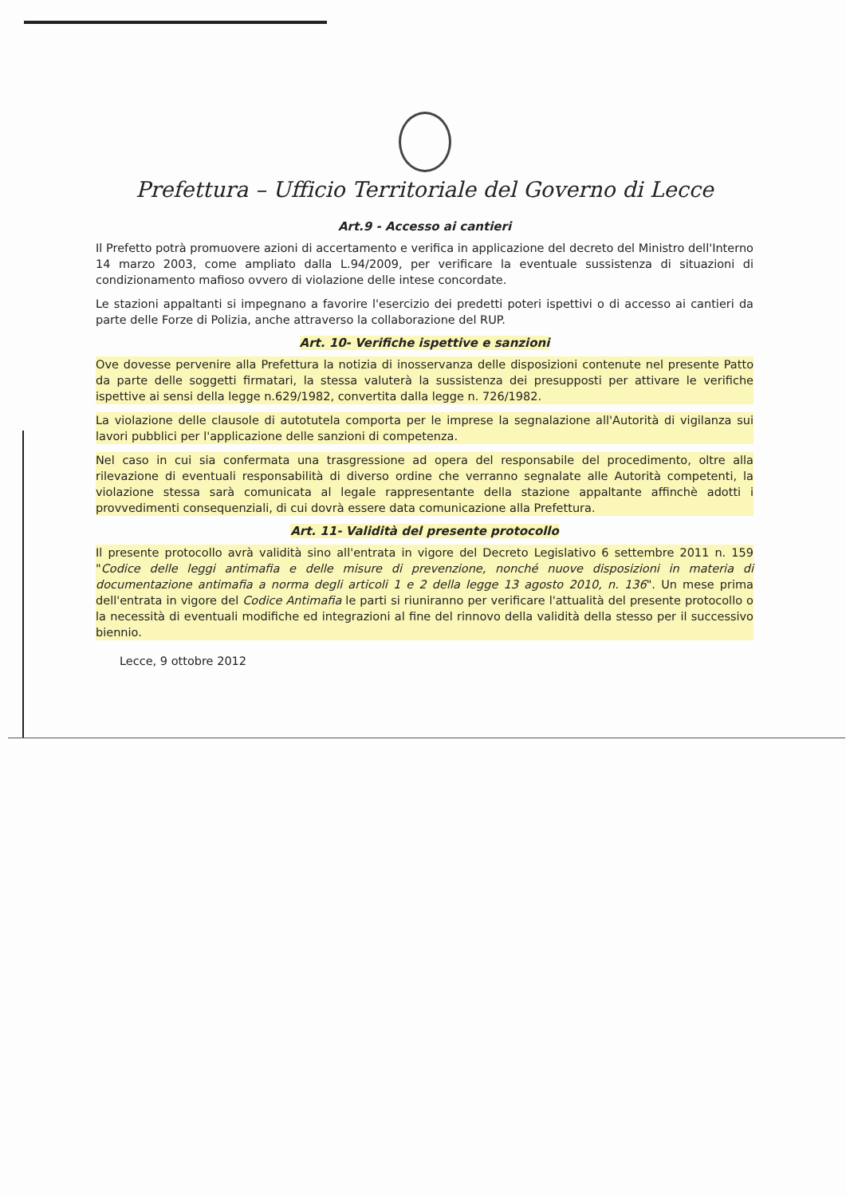Prefettura – Ufficio Territoriale del Governo di Lecce
Art.9 - Accesso ai cantieri
Il Prefetto potrà promuovere azioni di accertamento e verifica in applicazione del decreto del Ministro dell'Interno 14 marzo 2003, come ampliato dalla L.94/2009, per verificare la eventuale sussistenza di situazioni di condizionamento mafioso ovvero di violazione delle intese concordate.
Le stazioni appaltanti si impegnano a favorire l'esercizio dei predetti poteri ispettivi o di accesso ai cantieri da parte delle Forze di Polizia, anche attraverso la collaborazione del RUP.
Art. 10- Verifiche ispettive e sanzioni
Ove dovesse pervenire alla Prefettura la notizia di inosservanza delle disposizioni contenute nel presente Patto da parte delle soggetti firmatari, la stessa valuterà la sussistenza dei presupposti per attivare le verifiche ispettive ai sensi della legge n.629/1982, convertita dalla legge n. 726/1982.
La violazione delle clausole di autotutela comporta per le imprese la segnalazione all'Autorità di vigilanza sui lavori pubblici per l'applicazione delle sanzioni di competenza.
Nel caso in cui sia confermata una trasgressione ad opera del responsabile del procedimento, oltre alla rilevazione di eventuali responsabilità di diverso ordine che verranno segnalate alle Autorità competenti, la violazione stessa sarà comunicata al legale rappresentante della stazione appaltante affinchè adotti i provvedimenti consequenziali, di cui dovrà essere data comunicazione alla Prefettura.
Art. 11- Validità del presente protocollo
Il presente protocollo avrà validità sino all'entrata in vigore del Decreto Legislativo 6 settembre 2011 n. 159 "Codice delle leggi antimafia e delle misure di prevenzione, nonché nuove disposizioni in materia di documentazione antimafia a norma degli articoli 1 e 2 della legge 13 agosto 2010, n. 136". Un mese prima dell'entrata in vigore del Codice Antimafia le parti si riuniranno per verificare l'attualità del presente protocollo o la necessità di eventuali modifiche ed integrazioni al fine del rinnovo della validità della stesso per il successivo biennio.
Lecce, 9 ottobre 2012